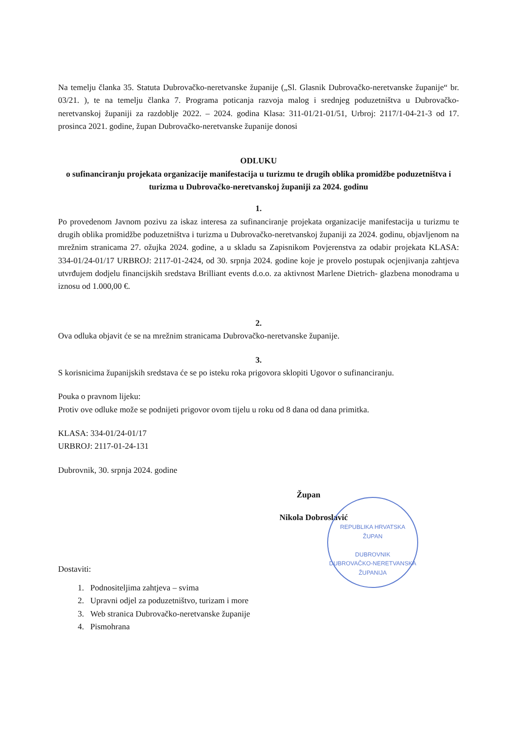Na temelju članka 35. Statuta Dubrovačko-neretvanske županije („Sl. Glasnik Dubrovačko-neretvanske županije“ br. 03/21. ), te na temelju članka 7. Programa poticanja razvoja malog i srednjeg poduzetništva u Dubrovačko-neretvanskoj županiji za razdoblje 2022. – 2024. godina Klasa: 311-01/21-01/51, Urbroj: 2117/1-04-21-3 od 17. prosinca 2021. godine, župan Dubrovačko-neretvanske županije donosi
ODLUKU
o sufinanciranju projekata organizacije manifestacija u turizmu te drugih oblika promidžbe poduzetništva i turizma u Dubrovačko-neretvanskoj županiji za 2024. godinu
1.
Po provedenom Javnom pozivu za iskaz interesa za sufinanciranje projekata organizacije manifestacija u turizmu te drugih oblika promidžbe poduzetništva i turizma u Dubrovačko-neretvanskoj županiji za 2024. godinu, objavljenom na mrežnim stranicama 27. ožujka 2024. godine, a u skladu sa Zapisnikom Povjerenstva za odabir projekata KLASA: 334-01/24-01/17 URBROJ: 2117-01-2424, od 30. srpnja 2024. godine koje je provelo postupak ocjenjivanja zahtjeva utvrđujem dodjelu financijskih sredstava Brilliant events d.o.o. za aktivnost Marlene Dietrich- glazbena monodrama u iznosu od 1.000,00 €.
2.
Ova odluka objavit će se na mrežnim stranicama Dubrovačko-neretvanske županije.
3.
S korisnicima županijskih sredstava će se po isteku roka prigovora sklopiti Ugovor o sufinanciranju.
Pouka o pravnom lijeku:
Protiv ove odluke može se podnijeti prigovor ovom tijelu u roku od 8 dana od dana primitka.
KLASA: 334-01/24-01/17
URBROJ: 2117-01-24-131
Dubrovnik, 30. srpnja 2024. godine
Župan
Nikola Dobroslavić
Dostaviti:
1. Podnositeljima zahtjeva – svima
2. Upravni odjel za poduzetništvo, turizam i more
3. Web stranica Dubrovačko-neretvanske županije
4. Pismohrana
REPUBLIKA HRVATSKA
ŽUPAN
DUBROVNIK
DUBROVAČKO-NERETVANSKA ŽUPANIJA